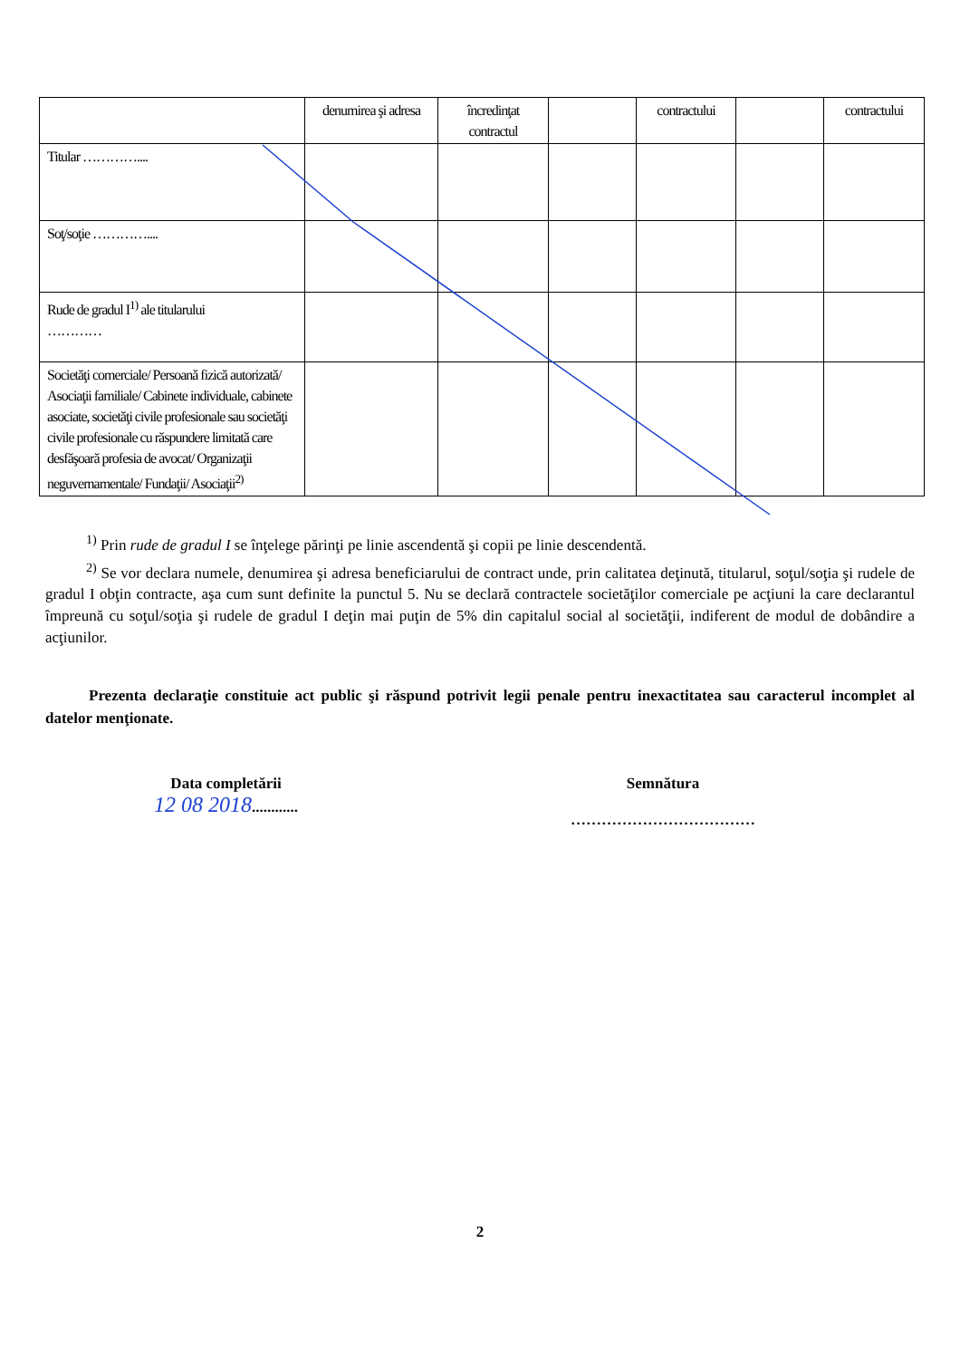| | denumirea şi adresa | încredinţat contractul | | contractului | | contractului |
| Titular ………….... | | | | | | |
| Soţ/soţie ………….... | | | | | | |
| Rude de gradul I<sup>1)</sup> ale titularului ………… | | | | | | |
| Societăţi comerciale/ Persoană fizică autorizată/ Asociaţii familiale/ Cabinete individuale, cabinete asociate, societăţi civile profesionale sau societăţi civile profesionale cu răspundere limitată care desfăşoară profesia de avocat/ Organizaţii neguvernamentale/ Fundaţii/ Asociaţii<sup>2)</sup> | | | | | | |
<sup>1)</sup> Prin rude de gradul I se înţelege părinţi pe linie ascendentă şi copii pe linie descendentă.
<sup>2)</sup> Se vor declara numele, denumirea şi adresa beneficiarului de contract unde, prin calitatea deţinută, titularul, soţul/soţia şi rudele de gradul I obţin contracte, aşa cum sunt definite la punctul 5. Nu se declară contractele societăţilor comerciale pe acţiuni la care declarantul împreună cu soţul/soţia şi rudele de gradul I deţin mai puţin de 5% din capitalul social al societăţii, indiferent de modul de dobândire a acţiunilor.
Prezenta declaraţie constituie act public şi răspund potrivit legii penale pentru inexactitatea sau caracterul incomplet al datelor menţionate.
Data completării
12 08 2018............
Semnătura
………………………………
2